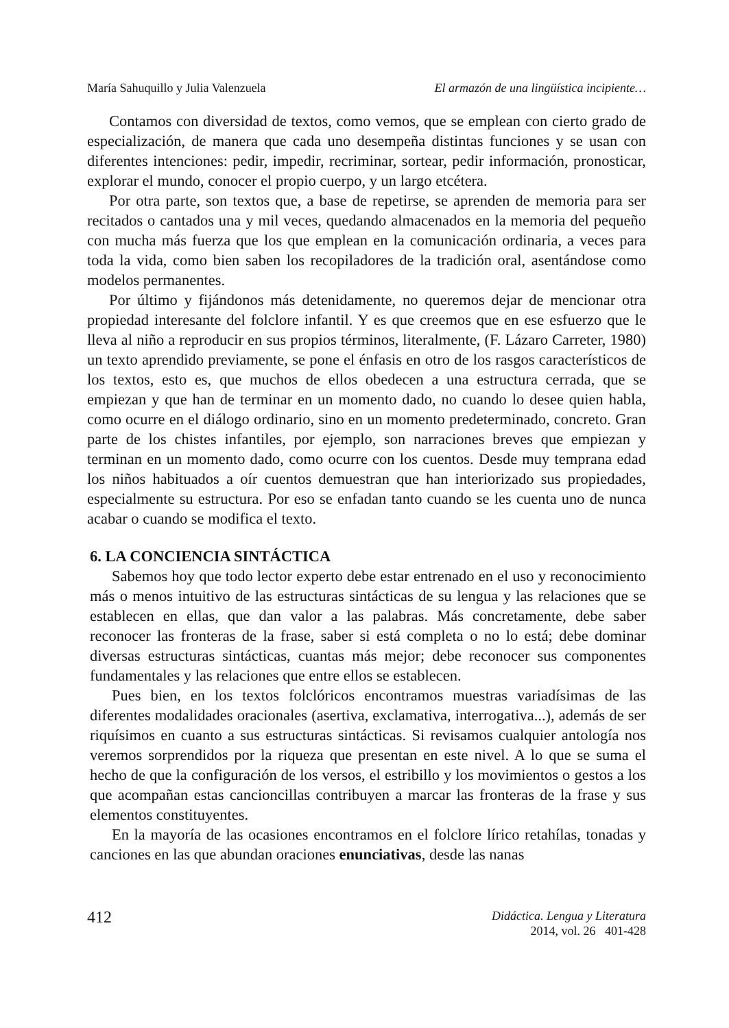María Sahuquillo y Julia Valenzuela El armazón de una lingüística incipiente…
Contamos con diversidad de textos, como vemos, que se emplean con cierto grado de especialización, de manera que cada uno desempeña distintas funciones y se usan con diferentes intenciones: pedir, impedir, recriminar, sortear, pedir información, pronosticar, explorar el mundo, conocer el propio cuerpo, y un largo etcétera.
Por otra parte, son textos que, a base de repetirse, se aprenden de memoria para ser recitados o cantados una y mil veces, quedando almacenados en la memoria del pequeño con mucha más fuerza que los que emplean en la comunicación ordinaria, a veces para toda la vida, como bien saben los recopiladores de la tradición oral, asentándose como modelos permanentes.
Por último y fijándonos más detenidamente, no queremos dejar de mencionar otra propiedad interesante del folclore infantil. Y es que creemos que en ese esfuerzo que le lleva al niño a reproducir en sus propios términos, literalmente, (F. Lázaro Carreter, 1980) un texto aprendido previamente, se pone el énfasis en otro de los rasgos característicos de los textos, esto es, que muchos de ellos obedecen a una estructura cerrada, que se empiezan y que han de terminar en un momento dado, no cuando lo desee quien habla, como ocurre en el diálogo ordinario, sino en un momento predeterminado, concreto. Gran parte de los chistes infantiles, por ejemplo, son narraciones breves que empiezan y terminan en un momento dado, como ocurre con los cuentos. Desde muy temprana edad los niños habituados a oír cuentos demuestran que han interiorizado sus propiedades, especialmente su estructura. Por eso se enfadan tanto cuando se les cuenta uno de nunca acabar o cuando se modifica el texto.
6. LA CONCIENCIA SINTÁCTICA
Sabemos hoy que todo lector experto debe estar entrenado en el uso y reconocimiento más o menos intuitivo de las estructuras sintácticas de su lengua y las relaciones que se establecen en ellas, que dan valor a las palabras. Más concretamente, debe saber reconocer las fronteras de la frase, saber si está completa o no lo está; debe dominar diversas estructuras sintácticas, cuantas más mejor; debe reconocer sus componentes fundamentales y las relaciones que entre ellos se establecen.
Pues bien, en los textos folclóricos encontramos muestras variadísimas de las diferentes modalidades oracionales (asertiva, exclamativa, interrogativa...), además de ser riquísimos en cuanto a sus estructuras sintácticas. Si revisamos cualquier antología nos veremos sorprendidos por la riqueza que presentan en este nivel. A lo que se suma el hecho de que la configuración de los versos, el estribillo y los movimientos o gestos a los que acompañan estas cancioncillas contribuyen a marcar las fronteras de la frase y sus elementos constituyentes.
En la mayoría de las ocasiones encontramos en el folclore lírico retahílas, tonadas y canciones en las que abundan oraciones enunciativas, desde las nanas
412
Didáctica. Lengua y Literatura
2014, vol. 26 401-428